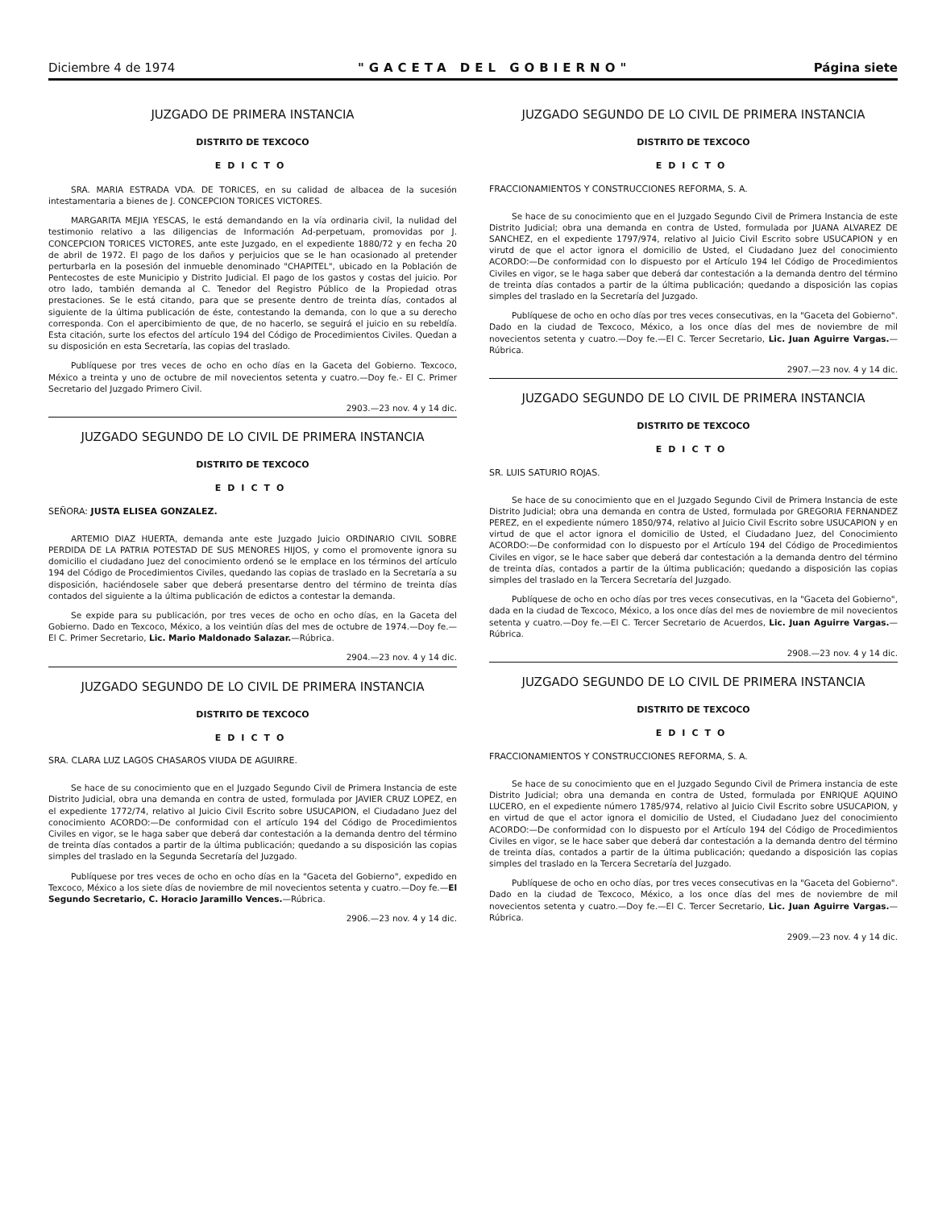Diciembre 4 de 1974 "GACETA DEL GOBIERNO" Página siete
JUZGADO DE PRIMERA INSTANCIA
DISTRITO DE TEXCOCO
EDICTO
SRA. MARIA ESTRADA VDA. DE TORICES, en su calidad de albacea de la sucesión intestamentaria a bienes de J. CONCEPCION TORICES VICTORES.
MARGARITA MEJIA YESCAS, le está demandando en la vía ordinaria civil, la nulidad del testimonio relativo a las diligencias de Información Ad-perpetuam, promovidas por J. CONCEPCION TORICES VICTORES, ante este Juzgado, en el expediente 1880/72 y en fecha 20 de abril de 1972. El pago de los daños y perjuicios que se le han ocasionado al pretender perturbarla en la posesión del inmueble denominado "CHAPITEL", ubicado en la Población de Pentecostes de este Municipio y Distrito Judicial. El pago de los gastos y costas del juicio. Por otro lado, también demanda al C. Tenedor del Registro Público de la Propiedad otras prestaciones. Se le está citando, para que se presente dentro de treinta días, contados al siguiente de la última publicación de éste, contestando la demanda, con lo que a su derecho corresponda. Con el apercibimiento de que, de no hacerlo, se seguirá el juicio en su rebeldía. Esta citación, surte los efectos del artículo 194 del Código de Procedimientos Civiles. Quedan a su disposición en esta Secretaría, las copias del traslado.
Publíquese por tres veces de ocho en ocho días en la Gaceta del Gobierno. Texcoco, México a treinta y uno de octubre de mil novecientos setenta y cuatro.—Doy fe.- El C. Primer Secretario del Juzgado Primero Civil.
2903.—23 nov. 4 y 14 dic.
JUZGADO SEGUNDO DE LO CIVIL DE PRIMERA INSTANCIA
DISTRITO DE TEXCOCO
EDICTO
SEÑORA: JUSTA ELISEA GONZALEZ.
ARTEMIO DIAZ HUERTA, demanda ante este Juzgado Juicio ORDINARIO CIVIL SOBRE PERDIDA DE LA PATRIA POTESTAD DE SUS MENORES HIJOS, y como el promovente ignora su domicilio el ciudadano Juez del conocimiento ordenó se le emplace en los términos del artículo 194 del Código de Procedimientos Civiles, quedando las copias de traslado en la Secretaría a su disposición, haciéndosele saber que deberá presentarse dentro del término de treinta días contados del siguiente a la última publicación de edictos a contestar la demanda.
Se expide para su publicación, por tres veces de ocho en ocho días, en la Gaceta del Gobierno. Dado en Texcoco, México, a los veintiún días del mes de octubre de 1974.—Doy fe.—El C. Primer Secretario, Lic. Mario Maldonado Salazar.—Rúbrica.
2904.—23 nov. 4 y 14 dic.
JUZGADO SEGUNDO DE LO CIVIL DE PRIMERA INSTANCIA
DISTRITO DE TEXCOCO
EDICTO
SRA. CLARA LUZ LAGOS CHASAROS VIUDA DE AGUIRRE.
Se hace de su conocimiento que en el Juzgado Segundo Civil de Primera Instancia de este Distrito Judicial, obra una demanda en contra de usted, formulada por JAVIER CRUZ LOPEZ, en el expediente 1772/74, relativo al Juicio Civil Escrito sobre USUCAPION, el Ciudadano Juez del conocimiento ACORDO:—De conformidad con el artículo 194 del Código de Procedimientos Civiles en vigor, se le haga saber que deberá dar contestación a la demanda dentro del término de treinta días contados a partir de la última publicación; quedando a su disposición las copias simples del traslado en la Segunda Secretaría del Juzgado.
Publíquese por tres veces de ocho en ocho días en la "Gaceta del Gobierno", expedido en Texcoco, México a los siete días de noviembre de mil novecientos setenta y cuatro.—Doy fe.—El Segundo Secretario, C. Horacio Jaramillo Vences.—Rúbrica.
2906.—23 nov. 4 y 14 dic.
JUZGADO SEGUNDO DE LO CIVIL DE PRIMERA INSTANCIA
DISTRITO DE TEXCOCO
EDICTO
FRACCIONAMIENTOS Y CONSTRUCCIONES REFORMA, S. A.
Se hace de su conocimiento que en el Juzgado Segundo Civil de Primera Instancia de este Distrito Judicial; obra una demanda en contra de Usted, formulada por JUANA ALVAREZ DE SANCHEZ, en el expediente 1797/974, relativo al Juicio Civil Escrito sobre USUCAPION y en virutd de que el actor ignora el domicilio de Usted, el Ciudadano Juez del conocimiento ACORDO:—De conformidad con lo dispuesto por el Artículo 194 lel Código de Procedimientos Civiles en vigor, se le haga saber que deberá dar contestación a la demanda dentro del término de treinta días contados a partir de la última publicación; quedando a disposición las copias simples del traslado en la Secretaría del Juzgado.
Publíquese de ocho en ocho días por tres veces consecutivas, en la "Gaceta del Gobierno". Dado en la ciudad de Texcoco, México, a los once días del mes de noviembre de mil novecientos setenta y cuatro.—Doy fe.—El C. Tercer Secretario, Lic. Juan Aguirre Vargas.—Rúbrica.
2907.—23 nov. 4 y 14 dic.
JUZGADO SEGUNDO DE LO CIVIL DE PRIMERA INSTANCIA
DISTRITO DE TEXCOCO
EDICTO
SR. LUIS SATURIO ROJAS.
Se hace de su conocimiento que en el Juzgado Segundo Civil de Primera Instancia de este Distrito Judicial; obra una demanda en contra de Usted, formulada por GREGORIA FERNANDEZ PEREZ, en el expediente número 1850/974, relativo al Juicio Civil Escrito sobre USUCAPION y en virtud de que el actor ignora el domicilio de Usted, el Ciudadano Juez, del Conocimiento ACORDO:—De conformidad con lo dispuesto por el Artículo 194 del Código de Procedimientos Civiles en vigor, se le hace saber que deberá dar contestación a la demanda dentro del término de treinta días, contados a partir de la última publicación; quedando a disposición las copias simples del traslado en la Tercera Secretaría del Juzgado.
Publíquese de ocho en ocho días por tres veces consecutivas, en la "Gaceta del Gobierno", dada en la ciudad de Texcoco, México, a los once días del mes de noviembre de mil novecientos setenta y cuatro.—Doy fe.—El C. Tercer Secretario de Acuerdos, Lic. Juan Aguirre Vargas.—Rúbrica.
2908.—23 nov. 4 y 14 dic.
JUZGADO SEGUNDO DE LO CIVIL DE PRIMERA INSTANCIA
DISTRITO DE TEXCOCO
EDICTO
FRACCIONAMIENTOS Y CONSTRUCCIONES REFORMA, S. A.
Se hace de su conocimiento que en el Juzgado Segundo Civil de Primera instancia de este Distrito Judicial; obra una demanda en contra de Usted, formulada por ENRIQUE AQUINO LUCERO, en el expediente número 1785/974, relativo al Juicio Civil Escrito sobre USUCAPION, y en virtud de que el actor ignora el domicilio de Usted, el Ciudadano Juez del conocimiento ACORDO:—De conformidad con lo dispuesto por el Artículo 194 del Código de Procedimientos Civiles en vigor, se le hace saber que deberá dar contestación a la demanda dentro del término de treinta días, contados a partir de la última publicación; quedando a disposición las copias simples del traslado en la Tercera Secretaría del Juzgado.
Publíquese de ocho en ocho días, por tres veces consecutivas en la "Gaceta del Gobierno". Dado en la ciudad de Texcoco, México, a los once días del mes de noviembre de mil novecientos setenta y cuatro.—Doy fe.—El C. Tercer Secretario, Lic. Juan Aguirre Vargas.—Rúbrica.
2909.—23 nov. 4 y 14 dic.